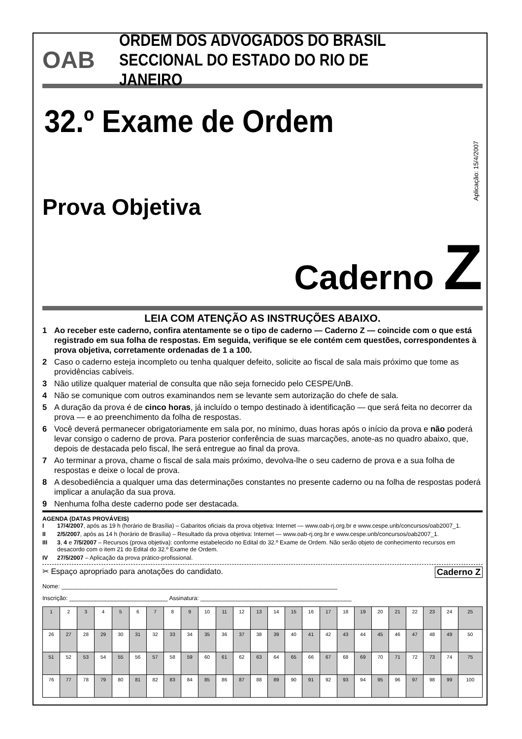OAB
ORDEM DOS ADVOGADOS DO BRASIL
SECCIONAL DO ESTADO DO RIO DE JANEIRO
32.º Exame de Ordem
Aplicação: 15/4/2007
Prova Objetiva
Caderno Z
LEIA COM ATENÇÃO AS INSTRUÇÕES ABAIXO.
1 Ao receber este caderno, confira atentamente se o tipo de caderno — Caderno Z — coincide com o que está registrado em sua folha de respostas. Em seguida, verifique se ele contém cem questões, correspondentes à prova objetiva, corretamente ordenadas de 1 a 100.
2 Caso o caderno esteja incompleto ou tenha qualquer defeito, solicite ao fiscal de sala mais próximo que tome as providências cabíveis.
3 Não utilize qualquer material de consulta que não seja fornecido pelo CESPE/UnB.
4 Não se comunique com outros examinandos nem se levante sem autorização do chefe de sala.
5 A duração da prova é de cinco horas, já incluído o tempo destinado à identificação — que será feita no decorrer da prova — e ao preenchimento da folha de respostas.
6 Você deverá permanecer obrigatoriamente em sala por, no mínimo, duas horas após o início da prova e não poderá levar consigo o caderno de prova. Para posterior conferência de suas marcações, anote-as no quadro abaixo, que, depois de destacada pelo fiscal, lhe será entregue ao final da prova.
7 Ao terminar a prova, chame o fiscal de sala mais próximo, devolva-lhe o seu caderno de prova e a sua folha de respostas e deixe o local de prova.
8 A desobediência a qualquer uma das determinações constantes no presente caderno ou na folha de respostas poderá implicar a anulação da sua prova.
9 Nenhuma folha deste caderno pode ser destacada.
AGENDA (DATAS PROVÁVEIS)
I 17/4/2007, após as 19 h (horário de Brasília) – Gabaritos oficiais da prova objetiva: Internet — www.oab-rj.org.br e www.cespe.unb/concursos/oab2007_1.
II 2/5/2007, após as 14 h (horário de Brasília) – Resultado da prova objetiva: Internet — www.oab-rj.org.br e www.cespe.unb/concursos/oab2007_1.
III 3, 4 e 7/5/2007 – Recursos (prova objetiva): conforme estabelecido no Edital do 32.º Exame de Ordem. Não serão objeto de conhecimento recursos em desacordo com o item 21 do Edital do 32.º Exame de Ordem.
IV 27/5/2007 – Aplicação da prova prático-profissional.
✂ Espaço apropriado para anotações do candidato. Caderno Z
Nome: ____________________________________________________________________________________
Inscrição: ______________________________ Assinatura: ______________________________________________
| 1 | 2 | 3 | 4 | 5 | 6 | 7 | 8 | 9 | 10 | 11 | 12 | 13 | 14 | 15 | 16 | 17 | 18 | 19 | 20 | 21 | 22 | 23 | 24 | 25 |
| 26 | 27 | 28 | 29 | 30 | 31 | 32 | 33 | 34 | 35 | 36 | 37 | 38 | 39 | 40 | 41 | 42 | 43 | 44 | 45 | 46 | 47 | 48 | 49 | 50 |
| 51 | 52 | 53 | 54 | 55 | 56 | 57 | 58 | 59 | 60 | 61 | 62 | 63 | 64 | 65 | 66 | 67 | 68 | 69 | 70 | 71 | 72 | 73 | 74 | 75 |
| 76 | 77 | 78 | 79 | 80 | 81 | 82 | 83 | 84 | 85 | 86 | 87 | 88 | 89 | 90 | 91 | 92 | 93 | 94 | 95 | 96 | 97 | 98 | 99 | 100 |